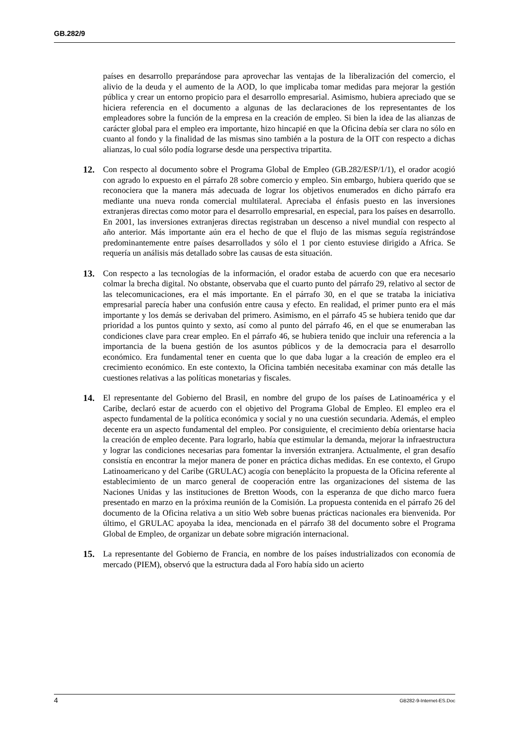GB.282/9
países en desarrollo preparándose para aprovechar las ventajas de la liberalización del comercio, el alivio de la deuda y el aumento de la AOD, lo que implicaba tomar medidas para mejorar la gestión pública y crear un entorno propicio para el desarrollo empresarial. Asimismo, hubiera apreciado que se hiciera referencia en el documento a algunas de las declaraciones de los representantes de los empleadores sobre la función de la empresa en la creación de empleo. Si bien la idea de las alianzas de carácter global para el empleo era importante, hizo hincapié en que la Oficina debía ser clara no sólo en cuanto al fondo y la finalidad de las mismas sino también a la postura de la OIT con respecto a dichas alianzas, lo cual sólo podía lograrse desde una perspectiva tripartita.
12. Con respecto al documento sobre el Programa Global de Empleo (GB.282/ESP/1/1), el orador acogió con agrado lo expuesto en el párrafo 28 sobre comercio y empleo. Sin embargo, hubiera querido que se reconociera que la manera más adecuada de lograr los objetivos enumerados en dicho párrafo era mediante una nueva ronda comercial multilateral. Apreciaba el énfasis puesto en las inversiones extranjeras directas como motor para el desarrollo empresarial, en especial, para los países en desarrollo. En 2001, las inversiones extranjeras directas registraban un descenso a nivel mundial con respecto al año anterior. Más importante aún era el hecho de que el flujo de las mismas seguía registrándose predominantemente entre países desarrollados y sólo el 1 por ciento estuviese dirigido a Africa. Se requería un análisis más detallado sobre las causas de esta situación.
13. Con respecto a las tecnologías de la información, el orador estaba de acuerdo con que era necesario colmar la brecha digital. No obstante, observaba que el cuarto punto del párrafo 29, relativo al sector de las telecomunicaciones, era el más importante. En el párrafo 30, en el que se trataba la iniciativa empresarial parecía haber una confusión entre causa y efecto. En realidad, el primer punto era el más importante y los demás se derivaban del primero. Asimismo, en el párrafo 45 se hubiera tenido que dar prioridad a los puntos quinto y sexto, así como al punto del párrafo 46, en el que se enumeraban las condiciones clave para crear empleo. En el párrafo 46, se hubiera tenido que incluir una referencia a la importancia de la buena gestión de los asuntos públicos y de la democracia para el desarrollo económico. Era fundamental tener en cuenta que lo que daba lugar a la creación de empleo era el crecimiento económico. En este contexto, la Oficina también necesitaba examinar con más detalle las cuestiones relativas a las políticas monetarias y fiscales.
14. El representante del Gobierno del Brasil, en nombre del grupo de los países de Latinoamérica y el Caribe, declaró estar de acuerdo con el objetivo del Programa Global de Empleo. El empleo era el aspecto fundamental de la política económica y social y no una cuestión secundaria. Además, el empleo decente era un aspecto fundamental del empleo. Por consiguiente, el crecimiento debía orientarse hacia la creación de empleo decente. Para lograrlo, había que estimular la demanda, mejorar la infraestructura y lograr las condiciones necesarias para fomentar la inversión extranjera. Actualmente, el gran desafío consistía en encontrar la mejor manera de poner en práctica dichas medidas. En ese contexto, el Grupo Latinoamericano y del Caribe (GRULAC) acogía con beneplácito la propuesta de la Oficina referente al establecimiento de un marco general de cooperación entre las organizaciones del sistema de las Naciones Unidas y las instituciones de Bretton Woods, con la esperanza de que dicho marco fuera presentado en marzo en la próxima reunión de la Comisión. La propuesta contenida en el párrafo 26 del documento de la Oficina relativa a un sitio Web sobre buenas prácticas nacionales era bienvenida. Por último, el GRULAC apoyaba la idea, mencionada en el párrafo 38 del documento sobre el Programa Global de Empleo, de organizar un debate sobre migración internacional.
15. La representante del Gobierno de Francia, en nombre de los países industrializados con economía de mercado (PIEM), observó que la estructura dada al Foro había sido un acierto
4 GB282-9-Internet-ES.Doc